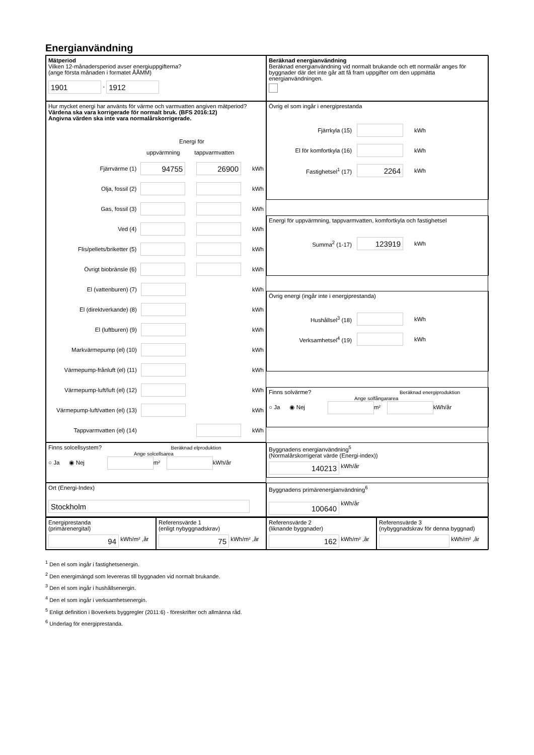Energianvändning
Mätperiod
Vilken 12-månadersperiod avser energiuppgifterna?
(ange första månaden i formatet ÅÅMM)
1901 - 1912
Beräknad energianvändning
Beräknad energianvändning vid normalt brukande och ett normalår anges för byggnader där det inte går att få fram uppgifter om den uppmätta energianvändningen.
Hur mycket energi har använts för värme och varmvatten angiven mätperiod?
Värdena ska vara korrigerade för normalt bruk. (BFS 2016:12)
Angivna värden ska inte vara normalårskorrigerade.
Energi för
uppvärmning tappvarmvatten
Fjärrvärme (1) 94755 26900 kWh
Olja, fossil (2) kWh
Gas, fossil (3) kWh
Ved (4) kWh
Flis/pellets/briketter (5) kWh
Övrigt biobränsle (6) kWh
El (vattenburen) (7) kWh
El (direktverkande) (8) kWh
El (luftburen) (9) kWh
Markvärmepump (el) (10) kWh
Värmepump-frånluft (el) (11) kWh
Värmepump-luft/luft (el) (12) kWh
Värmepump-luft/vatten (el) (13) kWh
Tappvarmvatten (el) (14) kWh
Övrig el som ingår i energiprestanda
Fjärrkyla (15) kWh
El för komfortkyla (16) kWh
Fastighetsel<sup>1</sup> (17) 2264 kWh
Energi för uppvärmning, tappvarmvatten, komfortkyla och fastighetsel
Summa<sup>2</sup> (1-17) 123919 kWh
Övrig energi (ingår inte i energiprestanda)
Hushållsel<sup>3</sup> (18) kWh
Verksamhetsel<sup>4</sup> (19) kWh
Finns solvärme? Beräknad energiproduktion
Ange solfångararea
○ Ja ◉ Nej m² kWh/år
Finns solcellsystem? Beräknad elproduktion
Ange solcellsarea
○ Ja ◉ Nej m² kWh/år
Byggnadens energianvändning<sup>5</sup>
(Normalårskorrigerat värde (Energi-index))
140213 kWh/år
Ort (Energi-Index)
Stockholm
Byggnadens primärenergianvändning<sup>6</sup>
100640 kWh/år
Energiprestanda
(primärenergital)
94 kWh/m² ,år
Referensvärde 1
(enligt nybyggnadskrav)
75 kWh/m² ,år
Referensvärde 2
(liknande byggnader)
162 kWh/m² ,år
Referensvärde 3
(nybyggnadskrav för denna byggnad)
kWh/m² ,år
<sup>1</sup> Den el som ingår i fastighetsenergin.
<sup>2</sup> Den energimängd som levereras till byggnaden vid normalt brukande.
<sup>3</sup> Den el som ingår i hushållsenergin.
<sup>4</sup> Den el som ingår i verksamhetsenergin.
<sup>5</sup> Enligt definition i Boverkets byggregler (2011:6) - föreskrifter och allmänna råd.
<sup>6</sup> Underlag för energiprestanda.